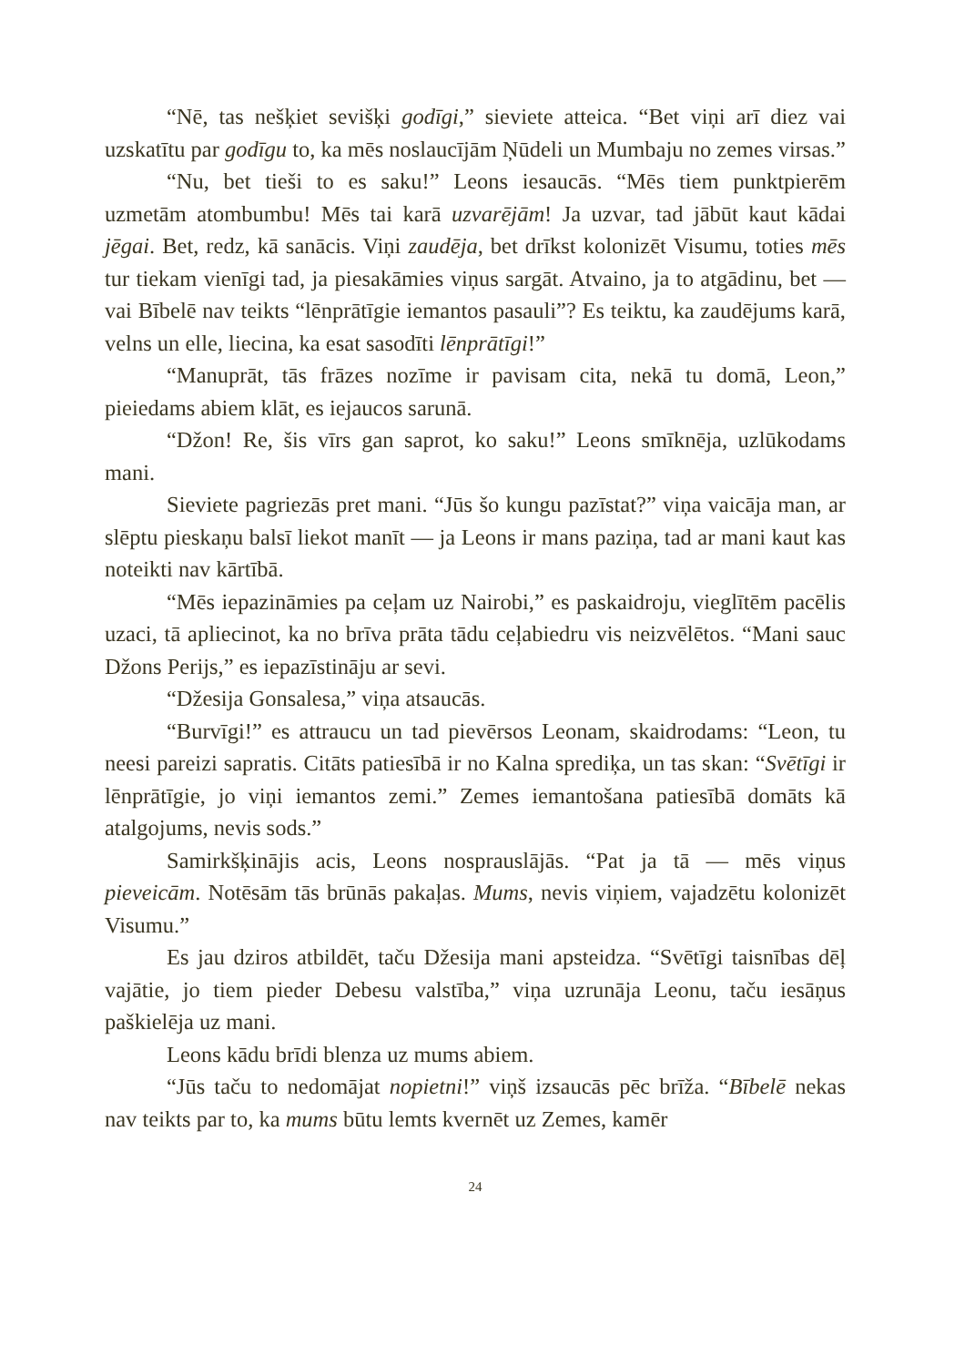“Nē, tas nešķiet sevišķi godīgi,” sieviete atteica. “Bet viņi arī diez vai uzskatītu par godīgu to, ka mēs noslaucījām Ņūdeli un Mumbaju no zemes virsas.”
“Nu, bet tieši to es saku!” Leons iesaucās. “Mēs tiem punktpierēm uzmetām atombumbu! Mēs tai karā uzvarējām! Ja uzvar, tad jābūt kaut kādai jēgai. Bet, redz, kā sanācis. Viņi zaudēja, bet drīkst kolonizēt Visumu, toties mēs tur tiekam vienīgi tad, ja piesakāmies viņus sargāt. Atvaino, ja to atgādinu, bet — vai Bībelē nav teikts “lēnprātīgie iemantos pasauli”? Es teiktu, ka zaudējums karā, velns un elle, liecina, ka esat sasodīti lēnprātīgi!”
“Manuprāt, tās frāzes nozīme ir pavisam cita, nekā tu domā, Leon,” pieiedams abiem klāt, es iejaucos sarunā.
“Džon! Re, šis vīrs gan saprot, ko saku!” Leons smīknēja, uzlūkodams mani.
Sieviete pagriezās pret mani. “Jūs šo kungu pazīstat?” viņa vaicāja man, ar slēptu pieskaņu balsī liekot manīt — ja Leons ir mans paziņa, tad ar mani kaut kas noteikti nav kārtībā.
“Mēs iepazināmies pa ceļam uz Nairobi,” es paskaidroju, vieglītēm pacēlis uzaci, tā apliecinot, ka no brīva prāta tādu ceļabiedru vis neizvēlētos. “Mani sauc Džons Perijs,” es iepazīstināju ar sevi.
“Džesija Gonsalesa,” viņa atsaucās.
“Burvīgi!” es attraucu un tad pievērsos Leonam, skaidrodams: “Leon, tu neesi pareizi sapratis. Citāts patiesībā ir no Kalna sprediķa, un tas skan: “Svētīgi ir lēnprātīgie, jo viņi iemantos zemi.” Zemes iemantošana patiesībā domāts kā atalgojums, nevis sods.”
Samirkšķinājis acis, Leons nosprauslājās. “Pat ja tā — mēs viņus pieveicām. Notēsām tās brūnās pakaļas. Mums, nevis viņiem, vajadzētu kolonizēt Visumu.”
Es jau dziros atbildēt, taču Džesija mani apsteidza. “Svētīgi taisnības dēļ vajātie, jo tiem pieder Debesu valstība,” viņa uzrunāja Leonu, taču iesāņus paškielēja uz mani.
Leons kādu brīdi blenza uz mums abiem.
“Jūs taču to nedomājat nopietni!” viņš izsaucās pēc brīža. “Bībelē nekas nav teikts par to, ka mums būtu lemts kvernēt uz Zemes, kamēr
24